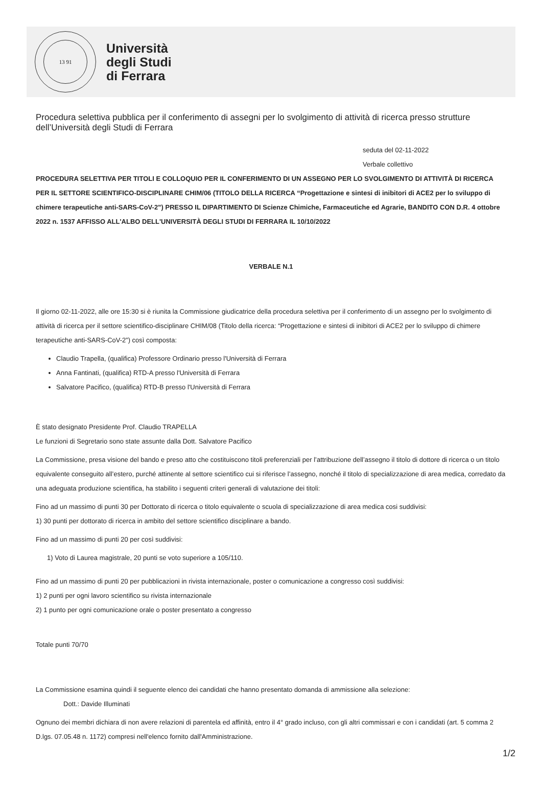13 91
Università
degli Studi
di Ferrara
Procedura selettiva pubblica per il conferimento di assegni per lo svolgimento di attività di ricerca presso strutture dell’Università degli Studi di Ferrara
seduta del 02-11-2022
Verbale collettivo
PROCEDURA SELETTIVA PER TITOLI E COLLOQUIO PER IL CONFERIMENTO DI UN ASSEGNO PER LO SVOLGIMENTO DI ATTIVITÀ DI RICERCA PER IL SETTORE SCIENTIFICO-DISCIPLINARE CHIM/06 (TITOLO DELLA RICERCA “Progettazione e sintesi di inibitori di ACE2 per lo sviluppo di chimere terapeutiche anti-SARS-CoV-2”) PRESSO IL DIPARTIMENTO DI Scienze Chimiche, Farmaceutiche ed Agrarie, BANDITO CON D.R. 4 ottobre 2022 n. 1537 AFFISSO ALL'ALBO DELL'UNIVERSITÀ DEGLI STUDI DI FERRARA IL 10/10/2022
VERBALE N.1
Il giorno 02-11-2022, alle ore 15:30 si è riunita la Commissione giudicatrice della procedura selettiva per il conferimento di un assegno per lo svolgimento di attività di ricerca per il settore scientifico-disciplinare CHIM/08 (Titolo della ricerca: “Progettazione e sintesi di inibitori di ACE2 per lo sviluppo di chimere terapeutiche anti-SARS-CoV-2”) così composta:
Claudio Trapella, (qualifica) Professore Ordinario presso l'Università di Ferrara
Anna Fantinati, (qualifica) RTD-A presso l'Università di Ferrara
Salvatore Pacifico, (qualifica) RTD-B presso l'Università di Ferrara
È stato designato Presidente Prof. Claudio TRAPELLA
Le funzioni di Segretario sono state assunte dalla Dott. Salvatore Pacifico
La Commissione, presa visione del bando e preso atto che costituiscono titoli preferenziali per l’attribuzione dell’assegno il titolo di dottore di ricerca o un titolo equivalente conseguito all’estero, purché attinente al settore scientifico cui si riferisce l’assegno, nonché il titolo di specializzazione di area medica, corredato da una adeguata produzione scientifica, ha stabilito i seguenti criteri generali di valutazione dei titoli:
Fino ad un massimo di punti 30 per Dottorato di ricerca o titolo equivalente o scuola di specializzazione di area medica cosi suddivisi:
1) 30 punti per dottorato di ricerca in ambito del settore scientifico disciplinare a bando.
Fino ad un massimo di punti 20 per così suddivisi:
1) Voto di Laurea magistrale, 20 punti se voto superiore a 105/110.
Fino ad un massimo di punti 20 per pubblicazioni in rivista internazionale, poster o comunicazione a congresso così suddivisi:
1) 2 punti per ogni lavoro scientifico su rivista internazionale
2) 1 punto per ogni comunicazione orale o poster presentato a congresso
Totale punti 70/70
La Commissione esamina quindi il seguente elenco dei candidati che hanno presentato domanda di ammissione alla selezione:
Dott.: Davide Illuminati
Ognuno dei membri dichiara di non avere relazioni di parentela ed affinità, entro il 4° grado incluso, con gli altri commissari e con i candidati (art. 5 comma 2 D.lgs. 07.05.48 n. 1172) compresi nell'elenco fornito dall'Amministrazione.
1/2